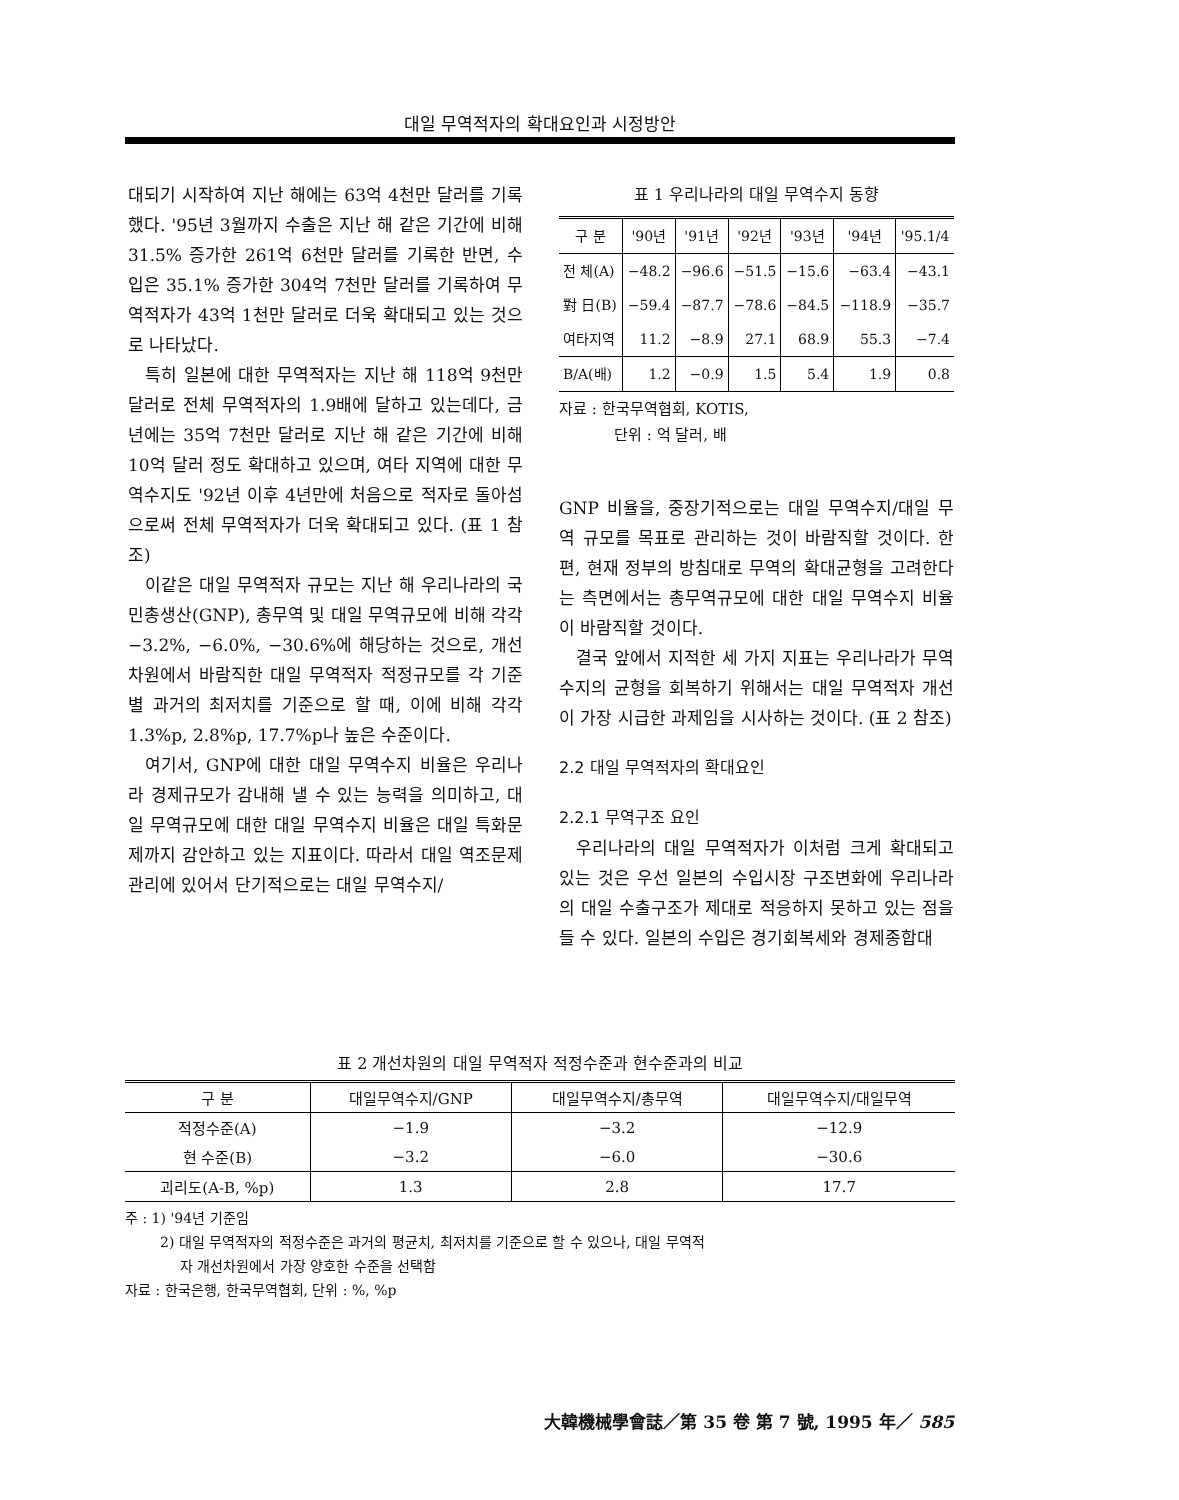대일 무역적자의 확대요인과 시정방안
대되기 시작하여 지난 해에는 63억 4천만 달러를 기록했다. '95년 3월까지 수출은 지난 해 같은 기간에 비해 31.5% 증가한 261억 6천만 달러를 기록한 반면, 수입은 35.1% 증가한 304억 7천만 달러를 기록하여 무역적자가 43억 1천만 달러로 더욱 확대되고 있는 것으로 나타났다.
특히 일본에 대한 무역적자는 지난 해 118억 9천만 달러로 전체 무역적자의 1.9배에 달하고 있는데다, 금년에는 35억 7천만 달러로 지난 해 같은 기간에 비해 10억 달러 정도 확대하고 있으며, 여타 지역에 대한 무역수지도 '92년 이후 4년만에 처음으로 적자로 돌아섬으로써 전체 무역적자가 더욱 확대되고 있다. (표 1 참조)
이같은 대일 무역적자 규모는 지난 해 우리나라의 국민총생산(GNP), 총무역 및 대일 무역규모에 비해 각각 −3.2%, −6.0%, −30.6%에 해당하는 것으로, 개선차원에서 바람직한 대일 무역적자 적정규모를 각 기준별 과거의 최저치를 기준으로 할 때, 이에 비해 각각 1.3%p, 2.8%p, 17.7%p나 높은 수준이다.
여기서, GNP에 대한 대일 무역수지 비율은 우리나라 경제규모가 감내해 낼 수 있는 능력을 의미하고, 대일 무역규모에 대한 대일 무역수지 비율은 대일 특화문제까지 감안하고 있는 지표이다. 따라서 대일 역조문제 관리에 있어서 단기적으로는 대일 무역수지/
표 1 우리나라의 대일 무역수지 동향
| 구 분 | '90년 | '91년 | '92년 | '93년 | '94년 | '95.1/4 |
| --- | --- | --- | --- | --- | --- | --- |
| 전 체(A) | −48.2 | −96.6 | −51.5 | −15.6 | −63.4 | −43.1 |
| 對 日(B) | −59.4 | −87.7 | −78.6 | −84.5 | −118.9 | −35.7 |
| 여타지역 | 11.2 | −8.9 | 27.1 | 68.9 | 55.3 | −7.4 |
| B/A(배) | 1.2 | −0.9 | 1.5 | 5.4 | 1.9 | 0.8 |
자료 : 한국무역협회, KOTIS,
단위 : 억 달러, 배
GNP 비율을, 중장기적으로는 대일 무역수지/대일 무역 규모를 목표로 관리하는 것이 바람직할 것이다. 한편, 현재 정부의 방침대로 무역의 확대균형을 고려한다는 측면에서는 총무역규모에 대한 대일 무역수지 비율이 바람직할 것이다.
결국 앞에서 지적한 세 가지 지표는 우리나라가 무역수지의 균형을 회복하기 위해서는 대일 무역적자 개선이 가장 시급한 과제임을 시사하는 것이다. (표 2 참조)
2.2 대일 무역적자의 확대요인
2.2.1 무역구조 요인
우리나라의 대일 무역적자가 이처럼 크게 확대되고 있는 것은 우선 일본의 수입시장 구조변화에 우리나라의 대일 수출구조가 제대로 적응하지 못하고 있는 점을 들 수 있다. 일본의 수입은 경기회복세와 경제종합대
표 2 개선차원의 대일 무역적자 적정수준과 현수준과의 비교
| 구 분 | 대일무역수지/GNP | 대일무역수지/총무역 | 대일무역수지/대일무역 |
| --- | --- | --- | --- |
| 적정수준(A) | −1.9 | −3.2 | −12.9 |
| 현 수준(B) | −3.2 | −6.0 | −30.6 |
| 괴리도(A-B, %p) | 1.3 | 2.8 | 17.7 |
주 : 1) '94년 기준임
2) 대일 무역적자의 적정수준은 과거의 평균치, 최저치를 기준으로 할 수 있으나, 대일 무역적
자 개선차원에서 가장 양호한 수준을 선택함
자료 : 한국은행, 한국무역협회, 단위 : %, %p
大韓機械學會誌／第 35 卷 第 7 號, 1995 年／ 585